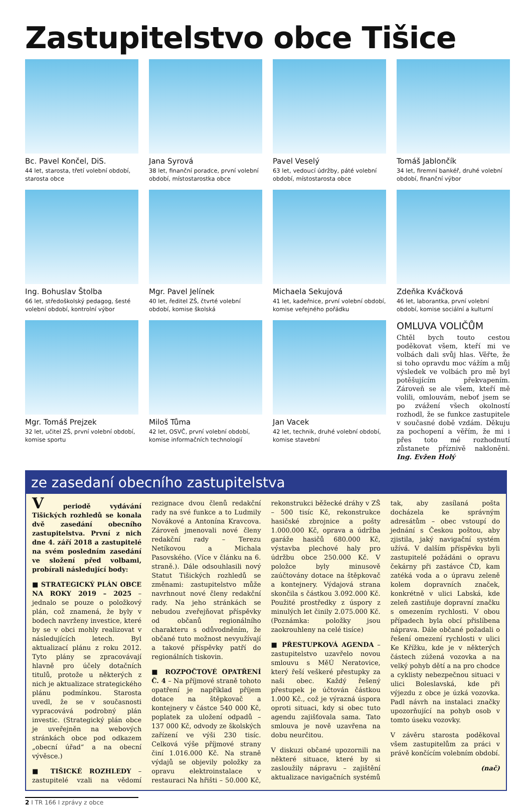Zastupitelstvo obce Tišice
Bc. Pavel Končel, DiS.
44 let, starosta, třetí volební období, starosta obce
Jana Syrová
38 let, finanční poradce, první volební období, místostarostka obce
Pavel Veselý
63 let, vedoucí údržby, páté volební období, místostarosta obce
Tomáš Jablončík
34 let, firemní bankéř, druhé volební období, finanční výbor
Ing. Bohuslav Štolba
66 let, středoškolský pedagog, šesté volební období, kontrolní výbor
Mgr. Pavel Jelínek
40 let, ředitel ZŠ, čtvrté volební období, komise školská
Michaela Sekujová
41 let, kadeřnice, první volební období, komise veřejného pořádku
Zdeňka Kváčková
46 let, laborantka, první volební období, komise sociální a kulturní
Mgr. Tomáš Prejzek
32 let, učitel ZŠ, první volební období, komise sportu
Miloš Tůma
42 let, OSVČ, první volební období, komise informačních technologií
Jan Vacek
42 let, technik, druhé volební období, komise stavební
OMLUVA VOLIČŮM
Chtěl bych touto cestou poděkovat všem, kteří mi ve volbách dali svůj hlas. Věřte, že si toho opravdu moc vážím a můj výsledek ve volbách pro mě byl potěšujícím překvapením. Zároveň se ale všem, kteří mě volili, omlouvám, neboť jsem se po zvážení všech okolností rozhodl, že se funkce zastupitele v současné době vzdám. Děkuju za pochopení a věřím, že mi i přes toto mé rozhodnutí zůstanete příznivě nakloněni. Ing. Evžen Holý
ze zasedaní obecního zastupitelstva
V periodě vydávání Tišických rozhledů se konala dvě zasedání obecního zastupitelstva. První z nich dne 4. září 2018 a zastupitelé na svém posledním zasedání ve složení před volbami, probírali následující body:
■ STRATEGICKÝ PLÁN OBCE NA ROKY 2019 – 2025 – jednalo se pouze o položkový plán, což znamená, že byly v bodech navrženy investice, které by se v obci mohly realizovat v následujících letech. Byl aktualizací plánu z roku 2012. Tyto plány se zpracovávají hlavně pro účely dotačních titulů, protože u některých z nich je aktualizace strategického plánu podmínkou. Starosta uvedl, že se v současnosti vypracovává podrobný plán investic. (Strategický plán obce je uveřejněn na webových stránkách obce pod odkazem „obecní úřad“ a na obecní vývěsce.)
■ TIŠICKÉ ROZHLEDY – zastupitelé vzali na vědomí rezignace dvou členů redakční rady na své funkce a to Ludmily Novákové a Antonína Kravcova. Zároveň jmenovali nové členy redakční rady – Terezu Netíkovou a Michala Pasovského. (Více v článku na 6. straně.). Dále odsouhlasili nový Statut Tišických rozhledů se změnami: zastupitelstvo může navrhnout nové členy redakční rady. Na jeho stránkách se nebudou zveřejňovat příspěvky od občanů regionálního charakteru s odůvodněním, že občané tuto možnost nevyužívají a takové příspěvky patří do regionálních tiskovin.
■ ROZPOČTOVÉ OPATŘENÍ Č. 4 – Na příjmové straně tohoto opatření je například příjem dotace na štěpkovač a kontejnery v částce 540 000 Kč, poplatek za uložení odpadů – 137 000 Kč, odvody ze školských zařízení ve výši 230 tisíc. Celková výše příjmové strany činí 1.016.000 Kč. Na straně výdajů se objevily položky za opravu elektroinstalace v restauraci Na hřišti – 50.000 Kč, rekonstrukci běžecké dráhy v ZŠ – 500 tisíc Kč, rekonstrukce hasičské zbrojnice a pošty 1.000.000 Kč, oprava a údržba garáže hasičů 680.000 Kč, výstavba plechové haly pro údržbu obce 250.000 Kč. V položce byly minusově zaúčtovány dotace na štěpkovač a kontejnery. Výdajová strana skončila s částkou 3.092.000 Kč. Použité prostředky z úspory z minulých let činily 2.075.000 Kč. (Poznámka: položky jsou zaokrouhleny na celé tisíce)
■ PŘESTUPKOVÁ AGENDA – zastupitelstvo uzavřelo novou smlouvu s MěÚ Neratovice, který řeší veškeré přestupky za naši obec. Každý řešený přestupek je účtován částkou 1.000 Kč., což je výrazná úspora oproti situaci, kdy si obec tuto agendu zajišťovala sama. Tato smlouva je nově uzavřena na dobu neurčitou.
V diskuzi občané upozornili na některé situace, které by si zasloužily nápravu – zajištění aktualizace navigačních systémů tak, aby zasílaná pošta docházela ke správným adresátům – obec vstoupí do jednání s Českou poštou, aby zjistila, jaký navigační systém užívá. V dalším příspěvku byli zastupitelé požádáni o opravu čekárny při zastávce ČD, kam zatéká voda a o úpravu zeleně kolem dopravních značek, konkrétně v ulici Labská, kde zeleň zastiňuje dopravní značku s omezením rychlosti. V obou případech byla obcí přislíbena náprava. Dále občané požadali o řešení omezení rychlosti v ulici Ke Křížku, kde je v některých částech zúžená vozovka a na velký pohyb dětí a na pro chodce a cyklisty nebezpečnou situaci v ulici Boleslavská, kde při výjezdu z obce je úzká vozovka. Padl návrh na instalaci značky upozorňující na pohyb osob v tomto úseku vozovky.
V závěru starosta poděkoval všem zastupitelům za práci v právě končícím volebním období.
(nač)
2 I TR 166 I zprávy z obce